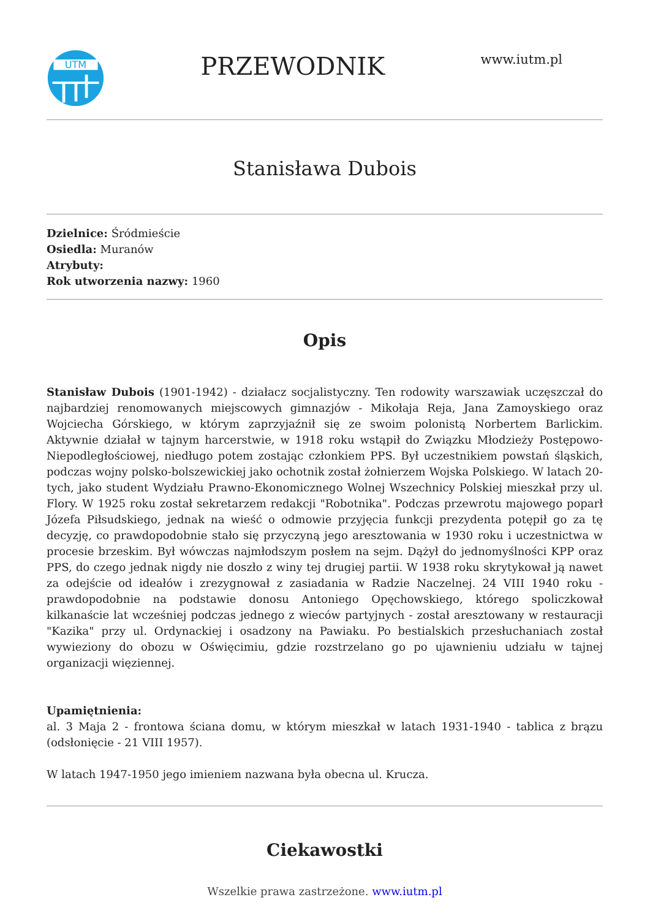UTM
PRZEWODNIK
www.iutm.pl
Stanisława Dubois
Dzielnice: Śródmieście
Osiedla: Muranów
Atrybuty:
Rok utworzenia nazwy: 1960
Opis
Stanisław Dubois (1901-1942) - działacz socjalistyczny. Ten rodowity warszawiak uczęszczał do najbardziej renomowanych miejscowych gimnazjów - Mikołaja Reja, Jana Zamoyskiego oraz Wojciecha Górskiego, w którym zaprzyjaźnił się ze swoim polonistą Norbertem Barlickim. Aktywnie działał w tajnym harcerstwie, w 1918 roku wstąpił do Związku Młodzieży Postępowo-Niepodległościowej, niedługo potem zostając członkiem PPS. Był uczestnikiem powstań śląskich, podczas wojny polsko-bolszewickiej jako ochotnik został żołnierzem Wojska Polskiego. W latach 20-tych, jako student Wydziału Prawno-Ekonomicznego Wolnej Wszechnicy Polskiej mieszkał przy ul. Flory. W 1925 roku został sekretarzem redakcji "Robotnika". Podczas przewrotu majowego poparł Józefa Piłsudskiego, jednak na wieść o odmowie przyjęcia funkcji prezydenta potępił go za tę decyzję, co prawdopodobnie stało się przyczyną jego aresztowania w 1930 roku i uczestnictwa w procesie brzeskim. Był wówczas najmłodszym posłem na sejm. Dążył do jednomyślności KPP oraz PPS, do czego jednak nigdy nie doszło z winy tej drugiej partii. W 1938 roku skrytykował ją nawet za odejście od ideałów i zrezygnował z zasiadania w Radzie Naczelnej. 24 VIII 1940 roku - prawdopodobnie na podstawie donosu Antoniego Opęchowskiego, którego spoliczkował kilkanaście lat wcześniej podczas jednego z wieców partyjnych - został aresztowany w restauracji "Kazika" przy ul. Ordynackiej i osadzony na Pawiaku. Po bestialskich przesłuchaniach został wywieziony do obozu w Oświęcimiu, gdzie rozstrzelano go po ujawnieniu udziału w tajnej organizacji więziennej.
Upamiętnienia:
al. 3 Maja 2 - frontowa ściana domu, w którym mieszkał w latach 1931-1940 - tablica z brązu (odsłonięcie - 21 VIII 1957).
W latach 1947-1950 jego imieniem nazwana była obecna ul. Krucza.
Ciekawostki
Wszelkie prawa zastrzeżone. www.iutm.pl